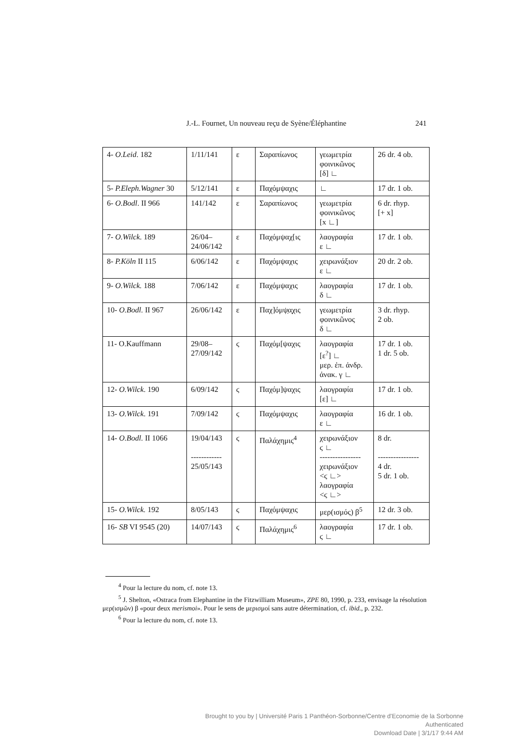J.-L. Fournet, Un nouveau reçu de Syène/Éléphantine 241
| 4- O.Leid . 182 | 1/11/141 | ε | Σαραπίωνος | γεωμετρία φοινικῶνος [δ] ∟ | 26 dr. 4 ob. |
| 5- P.Eleph.Wagner 30 | 5/12/141 | ε | Παχόμψαχις | ∟ | 17 dr. 1 ob. |
| 6- O.Bodl . II 966 | 141/142 | ε | Σαραπίωνος | γεωμετρία φοινικῶνος [x ∟] | 6 dr. rhyp. [+ x] |
| 7- O.Wilck . 189 | 26/04– 24/06/142 | ε | Παχόμψαχ[ις | λαογραφία ε ∟ | 17 dr. 1 ob. |
| 8- P.Köln II 115 | 6/06/142 | ε | Παχόμψαχις | χειρωνάξιον ε ∟ | 20 dr. 2 ob. |
| 9- O.Wilck. 188 | 7/06/142 | ε | Παχόμψαχις | λαογραφία δ ∟ | 17 dr. 1 ob. |
| 10- O.Bodl. II 967 | 26/06/142 | ε | Παχ]όμψ̣α̣χις | γεωμετρία φοινικῶνος δ ∟ | 3 dr. rhyp. 2 ob. |
| 11- O.Kauffmann | 29/08– 27/09/142 | ϛ | Παχόμ[ψαχις | λαογραφία [ε<sup>?</sup>] ∟ μερ. ἐπ. ἀνδρ. ἀνακ. γ ∟ | 17 dr. 1 ob. 1 dr. 5 ob. |
| 12- O.Wilck . 190 | 6/09/142 | ϛ | Παχόμ]ψαχις | λαογραφία [ε] ∟ | 17 dr. 1 ob. |
| 13- O.Wilck . 191 | 7/09/142 | ϛ | Παχόμψαχις | λαογραφία ε ∟ | 16 dr. 1 ob. |
| 14- O.Bodl. II 1066 | 19/04/143 ------------ 25/05/143 | ϛ | Παλάχημις<sup>4</sup> | χειρωνάξιον ϛ ∟ ---------------- χειρωνάξιον <ϛ ∟> λαογραφία <ϛ ∟> | 8 dr. ---------------- 4 dr. 5 dr. 1 ob. |
| 15- O.Wilck. 192 | 8/05/143 | ϛ | Παχόμψαχις | μερ(ισμός) β<sup>5</sup> | 12 dr. 3 ob. |
| 16- SB VI 9545 (20) | 14/07/143 | ϛ | Παλάχημις<sup>6</sup> | λαογραφία ϛ ∟ | 17 dr. 1 ob. |
<sup>4</sup> Pour la lecture du nom, cf. note 13.
<sup>5</sup> J. Shelton, «Ostraca from Elephantine in the Fitzwilliam Museum», ZPE 80, 1990, p. 233, envisage la résolution μερ(ισμῶν) β «pour deux merismoi». Pour le sens de μερισμοί sans autre détermination, cf. ibid., p. 232.
<sup>6</sup> Pour la lecture du nom, cf. note 13.
Brought to you by | Université Paris 1 Panthéon-Sorbonne/Centre d'Economie de la Sorbonne
Authenticated
Download Date | 3/1/17 9:44 AM